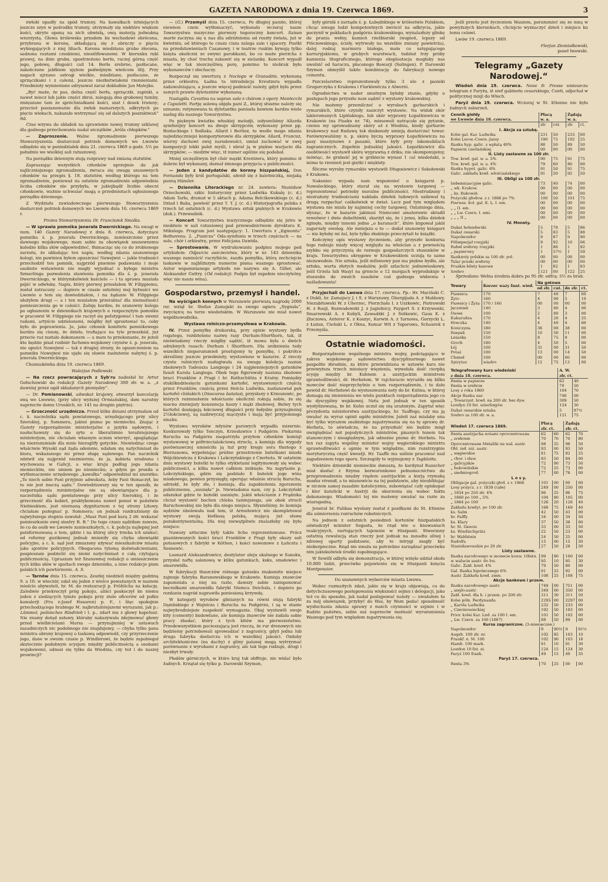GAZETA NARODOWA z dnia 19. Czerwca 1869. 3
zwłoki upadły na spód trumny. Na kawałkach istniejących jeszcze szyn w pośrodku trumny, utrzymały się niektóre większe kości, okryte oponą na nich obwisłą, ową materją jedwabną wzorzystą. Głowa królewska przodem ku wschodowi obrócona, przybrana w koronę, składającą się z obręczy o pięciu wybiegających z niej liliach. Korona miedziana grubo złocona, sadzona rautami czeskiemi, nieszlifowanemi. W kierunku ręki prawej, na dnie grobu, spostrzeżono berło, raczej górną część jego, połowę, długości cali 14. Berło srebrne, pozłacane, zakończone jabłkiem ujętem podwójnym wieńcem lilij. Przy nogach ujrzano ostrogi wielkie, miedziane, pozłacane, ze sprzączkami i z całemi, jeszcze niezbutwiałemi rzemieniami. Przedmioty wymienione odrysował zaraz dokładnie Jan Matejko.
„Być może, że pas, dolna część berła, sprzączki, zapinki, a nawet miecz lub jakie części zbroi, zalegają dno grobowej tumby, zmięszane tam ze spróchniałkami kości, szat i desek trumny; przecież poszanowanie dla zwłok monarszych, odkrytych po pięciu wiekach, nakazało wstrzymać się od dalszych poszukiwań“ itd.
Czas wzywa do składek na sprawienie nowej trumny szklanej dla godnego przechowania nadal szczątków „króla chłopków.“
— Zaproszenie. Walne zgromadzenie pierwszego Stowarzyszenia dostarczań potrzeb domowych we Lwowie odbędzie się w poniedziałek dnia 21. czerwca 1869 o godz. 5½ po południu we wielkiej sali ratuszowej.
Na porządku dziennym stoją rozprawy nad zmianą statutów.
Zapraszając wszystkich członków uprzejmie do jak najliczniejszego zgromadzenia, zwraca się uwagę szanownych członków na przepis §. 18. statutów, według którego na tem zgromadzeniu, ponieważ na ostatnio zgromadzenie odpowiednia liczba członków nie przybyła, w jakiejbądź liczbie obecni członkowie, ważnie uchwalać mogą o przedmiotach ogłoszonego porządku dziennego.
Z Wydziału zawiadowczego pierwszego Stowarzyszenia dostarczeń potrzeb domowych we Lwowie dnia 16. czerwca 1869 r.
Prezes Stowarzyszenia Dr. Franciszek Smolka.
— W sprawie pomnika jenerała Dwernickiego. Na uwagi w num. 140 Gazety Narodowej z dnia 8. czerwca, dotyczące pomnika ś. p. jenerała Dwernickiego, zamieszczone przez dawnego wojskowego, mam sobie za obowiązek szanownemu koledze kilka słów odpowiedzieć, tłumacząc się co do zrobionego zarzutu, że układając ten napis, według zdania szanownego kolegi, nie powinien byłem opuszczać Nowejwsi — jakie trudności przechodził ten pomnik, najprzód pisemne podawania i moje osobiste wstawienie nie mogły wyjednać u byłego ministra Szmerlinga pozwolenia stawienia pomnika dla ś. p. jenerała Dwernickiego, w którymkolwiek kościele — i ta sprawa musiała pójść w odwłokę. Napis, który pierwej przesłałem W. Filippiemu, został zatracony — dopiero w czasie ostatniej mej bytności we Lwowie o tem się dowiedziałem, i na żądanie W. Filippiego ułożyłem drugi — a i ten musiałem przerabiać dla niemożności pomieszczenia go w całości. Żałuję bardzo, że szanowny kolega po ogłoszeniu w dziennikach krajowych o rozpoczętym pomniku w pracowni W. Filippiego nie raczył się pofatygować i tam swemi radami, artyście udzielonemi, mógłby był sprostować to, coby było do poprawienia. Ja, jako członek komitetu pomnikowego bardzo się cieszę, że dzieło, trafiające na tyle przeszkód, już przecie raz zostało dokonanem — a mam to przekonanie, że jeżeli kto będzie pisał rozbiór fachowo-wojskowy czynów ś. p. jenerała, nie opuści Nowejwsi — tak z drugiej strony, że opuszczeniem na pomniku Nowejwsi nie ujęło się sławie zasłużenie nabytej ś. p. jenerała Dwernickiego.
Chomiakówka dnia 10. czerwca 1869.
Walerjan Podlewski.
— Na rzecz powracających z Syb'ru nadesłał hr. Artur Gołuchowski do redakcji Gazety Narodowej 300 złr. w. a. „z dawniej przez ogół składanych pieniędzy“.
— Dr. Pomianowski, adwokat krajowy, otworzył kancelarję swą we Lwowie, (przy ulicy wyższej Ormiańskiej, dom narożny naprzeciw domu Uruskich, nr. 141 na drugim piętrze).
— Grzeczność urzędnicza. Przed kilku dniami otrzymałam od c. k. naczelnika sądu powiatowego, urzędującego przy ulicy Szerokiej, p. Sommera, jakieś pismo po niemiecku. Znając z Gazety rozporządzenie ministerjalne o języku sądowym, i nasłuchawszy się do sytu o liberalizmie teraźniejszego ministerjum, nie chciałam własnym oczom wierzyć, spoglądając na niezrozumiałe dla mnie hieroglify gotyckie. Niewiedząc czego właściwie Wysoki sąd żąda odemnie, udałam się natychmiast do biura, wskazanego mi przez sługę sądowego. Pan naczelnik zdziwił się najprzód niezmiernie, że ja, kobieta urodzona i wychowana w Galicji, a więc kraju podług jego zdania niemieckim, nie umiem po niemiecku; a gdym go prosiła o wytłumaczenie urzędowego „kawałka“ odpowiedział mi szorstko: „To niech sobie Pani przyjmie adwokata, żeby Pani tłumaczył, bo to nie jest moczą sądu.“ Dowiedziawszy się w ten sposób, że rozporządzenia ministerjalne nie są obowiązujące dla p. naczelnika sądu powiatowego przy ulicy Szerokiej, i że grzeczność dla kobiet, praktykowana nawet ponoś w państwie Niebieskiem, jest nieznaną dygnitarzom z tej strony Litawy, chciałam pożegnać p. Sommera; on jednak rozdrażniony do najwyższego stopnia zawołał: „Masz Pani pod karą 2 złr. wskazać pomieszkanie swej siostry B. B.“ Do tego czasu sądziłam zawsze, że co do osób we Lwowie zamieszkałych, c. k. policja najlepiej jest poinformowaną o tem, gdzie i na której ulicy trzeba ich szukać; od reformy guzikowej jednak zmieniły się chyba obowiązki policyjne, a c. k. sąd jest zmuszony używać mieszkańców miasta jako ajentów policyjnych. Obogacona tylomą doświadczeniami, pospieszam podzielić się niemi natychmiast z całą czytającą publicznością. Upraszam też Szanownej redakcji o umieszczenie tych kilku słów w spaltach swego dziennika, a inne redakcje pism polskich ich powtórzenie. A. S.
— Tarnów dnia 15. czerwca. Zeszłej niedzieli między godziną 9. a 10. w wieczór, udał się jeden z wielce poważanych w naszem mieście obywateli, hr. M. do restauracji p. Fröhlicha na kolację. Zaledwie przekroczył próg pokoju, aliści poskoczył kn niemu jeden z siedzących tymże pokoju przy stole oficerów od pułku kawalerji (Fra z-Josef Husaren) p. F., i łżąc spokojnie przechodzącego hrabiego M. najbrutalniejszemi wyrazami, jak p.: Lümmel, polnisches Rindvieh i t. p., zdarł mu z głowy kapelusz. Nie znamy dotąd ustawy, któraby nakazywała zdejmować głowy przed wielbicielami Marsa — przynajmniej w ustawach zasadniczych nic podobnego nie znajdujemy, — chyba tylko pana ministra obrony krajowej o łaskawą odpowiedź, czy przyrzeczenie jego, dane w swoim czasie p. Windlerowi, że będzie zapobiegał skutecznie podobnym scysjom między publicznością a osobami wojskowemi, odnosi się tylko do Wiednia, czy też i do naszej prowincji?
— (G.) Przemyśl dnia 15. czerwca. Po długiej panzie, której niewiem czem wytłumaczyć, wykonało wczoraj nasze Towarzystwo muzyczne pierwszy tegoroczny koncert. Saison morte zaczyna się u nas dla odróżnienia od reszty świata, już w kwietniu, od którego to czasu cisza zalega sale i spacery. Pustki na przedstawieniach Casanowy, i w teatrze ruskim bywają tylko księża okoliczni ze swymi parobkami, bo co może pierzcha z miasta, by choć trochę zabawić się w sielankę. Koncert wypadł więc w tak niezczęśliwą porę, pomimo to niebrak było wykonawców i słuchaczy.
Rozpoczął się uwerturą z Noclegu w Granadzie, wykonaną przez orkiestrę. Ładna ta introdukcja Kreutzera wypadła zadawalniająco, a jeszcze więcej podnieść należy, gdyż była przez samych prawie dyletantów wykonaną.
Nastąpiła Cavatina na sopran solo z chórem z opery Montecchi e Capuletti. Partję solową objęła pani Z., której słuszne należy się uznanie; rutynowana ta dyletantka poniosła bowiem bardzo wiele zasług dla naszego Towarzystwa.
Po pięknym kwiatku włoskiej melodji, usłyszeliśmy Allarda symfonijny koncert na dwoje skrzypców, wykonany przez pp. Buziackiego i Sedlaka. Allard i Berlioz, to wedle mego zdania najwdzięczniejsi kompozytorowie dla skrzypków. Allard, Francuz, wierny duchowi swej narodowości, umiał zachować w swej kompozycji lekki polot myśli, i ubrał ją w piękne warjacie dla skrzypków; — niedziw więc, iż numer ogólnie się podobał.
Mniej szczęśliwym był chór męzki Krentzera, który pomimo iż dobrze był wykonany, doznał zimnego przyjęcia u publiczności.
— Jeden z kandydatów do korony hiszpańskiej, Don Fernando były król portugalski, ożenił się z baletniczką, niejaką panną Hänsler.
— Dziennika Literackiego nr. 24. zawiera: Stanisław Orzechowski, szkic historyczny przez Ludwika Kubalę (c. d.) Adam Tarło, dramat w 5 aktach p. Adama Belcikowskiego (c. d.) Dziad i Baba, powieść przez T. T. J. (c. d.) Historjografia polska z trzech lat ostatnich (c. d.) Wystawa sztuk pięknych w Krakowie (dok.). Przewodnik.
— Koncert Towarzystwa muzycznego odbędzie się jutro w niedziele w sali ratuszowej pod przewodnictwem dyrektora K. Mikulego. Program jest następujący: 1. Uwertura z „Egmonta“ Bethovena. 2. „Puszcza“ Oda-symfonia w trzech częściach — na solo, chór i orkiestrę, przez Felicjana Dawida.
— Sprostowanie. W wydrukowaniu podpisu mojego pod artykułem: Odparcie oszczerstwa, który w nr. 143 dziennika waszego zamieścić raczyliście, zaszła pomyłka, którą zechciejcie łaskawie w najbliższym numerze pisma waszego sprostować. Autor wspomnianego artykułu nie nazywa się A. Giller, ale Aleksander Guttry. (Od redakcji. Podpis był zupełnie nieczytelny, więc nie nasza wina).
Gospodarstwo, przemysł i handel.
Na wyścigach konnych w Warszawie pierwszą nagrodę 2000 rsr. wziął hr. Stefan Zamojski za swego ogiera „Sygnała“, zwycięzcę na torze wiedeńskim. W Warszawie nie miał nawet współzawodnika.
Wystawa rolniczo-przemysłowa w Krakowie.
IV. Przez pomyłkę drukarską, przy opisie wystawy bydła rogatego, rozdzielono nazwę rasy Durham-Shorthorn, tak, iż nieświadomy rzeczy mógłby sądzić, iż mowa była o dwóch odrębnych rasach: Durham i Shorthorn. Dla uniknienia tedy wszelkich nieporozumień prostujemy tę pomyłkę, i pokrótce skreślimy jeszcze przedmioty, wystawione w bazarze. Z rzeczy czysto rolniczych zasługiwała na uwagę kolekcja nasion zbożowych Tadeusza Langiego i 24 najpienniejszych gatunków fasoli Karola Langiego. Obok tego figurowały nasiona zbożowe braci Franklów z Pragi i hr. Rothschütza z Krainy. Pomiędzy stukilkudziesięciu gatunkami kartofel, wystawionych częścią przez Franklów, częścią przez Helcla Ludwika, zastanawiał pęk kartofel chińskich (Dioscorea batatas), przysłany z Krzeszowic, po których rozmnożeniu włościanie okoliczni rokują sobie, że się mocno zmniejszy konsumcja kaszy i mąki zbożowej. Bulwy tych kartofel dosięgają łokciowej długości przy łodydze przynajmniej 2½łokciowej, są nadzwyczaj mączyste i mają być przyjemnego smaku.
Wystawa wyrobów młynów parowych wypadła mizernie. Konkurowały tylko Tenczyn, Krzesławice i Podgórze. Piekarnia Barucha na Podgórzu zaopatrzyła przytem członków komisji wystawowej w półtrzecialokciową struclę, a komisja dla wygody porównawczej umieściła ją tuż przy kręgu sera tłustego z Bierzanowa, wypełniając próżne przestrzenie butelkami miodu Wójcikiewicza z Krakowa i Lekczyńskiego z Czerteża. W ostatnim dniu wystawy butelki te tylko etykietami legitymowały się wobec publiczności, a kilka nawet całkiem zniknęło. Na zapytanie p. Lekczyńskiego, gdzie się podziało 6 butelek jego wina miodowego, pewien przysięgły, operując właśnie struclę Barucha, odrzekł, że były złe, i komisja, dla zapobieżenia zgorszeniu publicznemu, „usunęła“ je. Niewiadomo nam, czy p. Lekczyński odszukał gdzie te butelki usunięte. Jakiś włościanin z Prądnika chciał wystawić bochen chleba tamtejszego, ale obok strucli Baruchowskiej nie było dla niego miejsca. Słyszeliśmy, że komisja sędziów nbolewała nad tem, iż Armułowicz nie skompletował wystawy swoją kiełbasą polską, mającą już sławę pozakontynentalną. Dla niej niewątpliwie znalazłoby się było miejsce.
Nawozy sztuczne były także licho reprezentowane. Prócz guanizowanych kości braci Franklów z Pragi były okazy soli potasowych z fabryki w Köthen, i kości nawozowe z Łańcuta i Sosnowic.
Leonard Aleksandrowicz, destylator oleju skalnego w Sanoku, przysłał naftę salonową w kilku gatunkach, koks, smołowiec i smarowidła.
W fabrykacji tłuszczów różnego gatunku znakomite miejsce zajmuje fabryka Baranowskiego w Krakowie. Komisja znawców zapomniała o niej na razie, dawszy sobie zaimponować beczułkami smarowidła fabryki Niemca Deichsla, i dopiero po rozdaniu nagród naprawiła poniesioną krzywdę.
W kategorji wyrobów glinianych na równi stoją fabryki Dąmbskiego z Wojnicza i Barucha na Podgórzu, i są w stanie najwybredniejsze zaspokoić wymagania. Obaj wystawili swoje kity (cementy) budowlane, ale komisja znawców nie zadała sobie pracy zbadać, który z tych kitów ma pierwszeństwo. Przedewszystkiem pocieszającą jest rzeczą, że rur drenowych nie będziemy potrzebowali sprowadzać z zagranicy, gdyż jedna lub druga fabryka dostarcza ich w wszelkiej jakości. Ozdoby architektoniczne (na dachy) z gliny palonej mogą wytrzymać porównanie z wyrobami z zagranicy, ale tak tego rodzaju, drogi i niezbyt trwały.
Płodów górniczych, w które kraj tak obfituje, nie widać było żadnych. Krzątał się tylko p. Darowski Szymon,
były górnik z zarządu ś. p. Łabędzkiego w królestwie Polskiem, chcąc uwagę ludzi kompetentnych zwrócić na odkrycia, jakie poczynił w pokładach podgórza krakowskiego, wynalazłszy glinkę do prania wełny, kamień rzeźbiarski (wapień, lepszy od Pińczowskiego, ścisły, wytrwały na wszelkie zmiany powietrza), dalej rodzaj marmuru białego, mało co ustępującego karraryjskiemu, w grubych warstwach, tudzież trzy próby kamienia litograficznego, którego eksploatacja mogłaby nas uwolnić od haraczu, płaconego Bawarji (Solingen). P. Darowski Szymon obmyślił także kombinację do fabrykacji nowego cementu.
Pszczelarstwo reprezentowały tylko 3 ule z pasieki Gregorczyka z Krakowa i Florkiewicza z Alwerni.
Ogrodnictwo w nader smutnym byłoby stanie, gdyby o postępach jego przyszło nam sądzić z wystawy krakowskiej.
Nie możemy przemilczeć o wyrobach garbarskich i rymarskich, które czyniły zaszczyt wystawie. Na widok skór lakierowanych Lipińskiego, lub skór wyprawy Łopatkiewicza w Krakowie (na Piasku nr. 74), mimowoli natrącało się pytanie, czemu my sprowadzamy skóry aż z Wiednia, kiedy garbarze krakowscy nad Rudawą tak doskonały umieją dostarczać towar. Porównywaliśmy n. p. skórę byczą wyprawy Łopatkiewicza na pasy maszynowe z pasami, które były przy lokomobilach zagranicznych. Zupełnie jednakiej jakości. Łopatkiewicz dla osobliwości wystawił skórę wyprawną z dzika; nie skomponujemy, mówiąc, że grubość jej w grzbiecie wynosi 1 cal wiedeński, a mimo to rzemień jest giętki i miękisty.
Śliczne wyroby rymarskie wystawili Długosiewicz i Sokołowski z Krakowa.
Nakoniec wypada nam wspomnieć o księgarni p. Nowoleckiego, który starał się na wystawie targowej — reprezentować potrzeby moralne publiczności. Niestrudzony i niezrażony trudnościami nakłada dziełek ludowych usiłował tą drogą rozpęchać cośkolwiek w świat. Lecz pod tym względem wystawa nie miała by najmniej cechy targowej. Ostatniego dnia, słysząc, że w bazarze jakimuś Niemcowi amatorowie skradli rewolwer i dwie dubeltówki, skarżył się, że i jemu, kilka dziełek zginęło, między innemi jedno „o baranach“, które knpował jakiś zagorzały owolog. Ale mniejsza o to — dodał szanowny księgarz — nie byłoby mi żal, byle tylko złodzieje przeczytali te książki.
Kończymy opis wystawy życzeniem, aby przyszłe konkursa tego rodzaju miały więcej względu na włościan a z pewnością szybko się przyczynią do rozwoju gospodarczych stosunków w kraju. Towarzystwa okręgowe w Krakowskiem uczują to samo niezawodnie. Nie sztuka, jeśli milionowy pan ma piękne bydło, ale sztuka, warta złotych medalów, jeśli szlachcic jednowioskowy, jeśli Grzela lub Wasyl na grnncie o 12 morgach wyprodukuje w stosunku do swoich zasobów coś godnego widzenia i naśladowania!
Przyjechali do Lwowa dnia 17. czerwca. Pp.: Hr. Męciński C. z Dukli, hr. Zamojscy J. i S. z Warszawy, Ghergijado A. z Moldawy, Niezabitowski W. z Uherzec, Pierzchała I. z Uszkowic, Piotrowski H. z Rosji, Rozwadowski J. z Jagielnicy, Paygert S. z Krzywenki, Smarzewski A. z Kobyli, Zawadzki J. z Sutkowic, Gaus K. z Złoczowa, Anterer K. z Koszyc, Korwin A. z Tarnowa, Gorzycki L. z Łużan, Cieński L. z Okna, Komar Wit z Toporowa, Schaurek z Przemyśla.
Ostatnie wiadomości.
Rozporządzenie wspólnego ministra wojny, podciągające w zakres wojskowego sądownictwa dyscyplinarnego nawet pospolite zbrodnie, za które przewidziana w ustawie kara nie przewyższa trzech miesięcy więzienia, wywołała dość cierpką scysję między br. Kuhnem a austrjackim ministrem sprawiedliwości, dr. Herbstem. W rajchsracie wyraziło się kilku mowców dość nieprzychylnie o tem rozporządzeniu, i to dało powód dr. Herbstowi do wystosowania noty do br. Kuhna, w której domagą się zmienienia we wielu punktach rozporządzenia jego co do dyscypliny wojskowej. Nota jest jednak w ten sposób wystylizowaną, że br. Kuhn uczuł się nią urażonym. Zapytał więc prezydenta ministerstwa austrjackiego, hr. Taaffego, czy ma ją uważać za wyraz opinii ogółu ministrów. Jeżeli zaś miałaby ona być tylko wyrazem osobistego zapatrywania się na tę sprawę dr. Herbsta, to oświadcza, że na przyszłość nie będzie mógł uwzględniać not pojedyńczych ministrów, pisanych tonem tak stanowczym i nieoględnym, jak odnośne pismo dr. Herbsta. Na ten raz zapyta wspólny minister wojny węgierskiego ministra sprawiedliwości o opinię w tym względzie, nim rozstrzygnie merytoryczną część kwestji. Hr. Taaffe ma usilnie pracować nad zagodzeniem tego sporu. Szczegóły te wyjmujemy z Tagblattu.
Niektóre dzienniki niemieckie donoszą, że kardynał Rauscher miał dostać z Rzymu bezwarunkowe pełnomocnictwo do przeprowadzenia między rządem austrjackim a kurją rzymską modus vivendi, a to mianowicie na tej podstawie, aby nieubliżając w niczem samej zasadzie katolicyzmu, zobowiązać cały episkopat i kler katolicki w Austrji do ukorzenia się wobec faktu dokonanego. Wiadomości tej nie możemy uważać na razie za wiarogodną.
Jenerał hr. Palikao wysłany został z posiłkami do St. Etienne dla uśmierzenia rozruchów robotniczych.
Na jednem z ostatnich posiedzeń kortezów hiszpańskich oświadczył minister Segasta, że rząd wie o knowaniach reakcyjnych, nurtujących tajemnie w Hiszpanii. Stworzony ostatnią rewolucją stan rzeczy jest jednak na zanadto silnej i zdrowej oparty podstawie, aby te intrygi mogły być niebezpieczne. Rząd nie uważa za potrzebne zarządzać przeciwko nim jakiekolwiek środki zapobiegające.
W Sewilli odbyła się demonstracja, w której wzięło udział około 10.000 ludzi, przeciwko pojawieniu się w Hiszpanii księcia Montpensier.
Do szanownych wyborców miasta Lwowa.
Wobec rozmaitych zdań, jakie się w kraju objawiają, co do dotychczasowego postępowania większości sejmu i delegacji, jako też co do sposobu, jak nadal postępować należy — uważałem to za mój obowiązek, przybyć do Was, by Wam podać sposobność wysłuchania zdania sprawy z moich czynności w sejmie i w Radzie państwa, sobie zaś naprzeciw możność wyrozumienia Waszego pod tym względem zapatrywania się.
Jeśli przeto jest życzeniem Waszem, porozumieć się ze mną w powyższych kierunkach, chciejcie wyznaczyć dzień i miejsce ku temu celowi.
Lwów 19. czerwca 1869.
Florjan Ziemiałkowski,
poseł lwowski.
Telegramy „Gazety Narodowej.“
Wiedeń dnia 19. czerwca. Neue fr. Presse umieszcza telegram z Paryża, iż szef gabinetu cesarskiego, Conti, odjechał w politycznej misji do Włoch.
Paryż dnia 19. czerwca. Wczoraj w St. Etienne nie było żadnych zaburzeń.
| Cennik giełdy we Lwowie dnia 18. czerwca. | Płacą w. a. | | Żądają w. a. | |
| --- | --- | --- | --- | --- |
| | złr. | cnt. | złr. | ct. |
| I. Akcje za sztukę. | | | | |
| Kolei gal. Kar. Ludwika | 231 | 50 | 233 | 00 |
| Kolei Lwow.-Czern.-Jassy | 190 | 75 | 192 | 25 |
| Banku hyp. galic. z wpłatą 40% | 88 | 50 | 89 | 50 |
| Papierni czerlańskiej | 00 | 00 | 00 | 00 |
| II. Listy zastawne za 100 złr. | | | | |
| Tow. kred. gal. w. a. 5% | 90 | 75 | 91 | 75 |
| Tow. kred. gal. w. a. 4% | 79 | 60 | 80 | 00 |
| Banku hypot. galic. 6% | 91 | 50 | 91 | 75 |
| Galic. zakładu kred. włościańskiego | 91 | 50 | 92 | 50 |
| III. Obligi za 100 złr. | | | | |
| Indemnizacyjne galic. | 73 | 40 | 74 | 00 |
| „ wk. Krakow. | 00 | 00 | 00 | 00 |
| „ ks. Bukowiń. | 00 | 00 | 00 | 00 |
| Pożyczki głodow. z r. 1866 po 7% | 100 | 50 | 101 | 75 |
| Pierwsz. kol. gal. K. L. I. em. | 00 | 00 | 00 | 00 |
| „ „ II. em. | 00 | 00 | 00 | 00 |
| „ „ Lw. Czern. I. emi. | 00 | 00 | 00 | 00 |
| „ „ „ II „ | 00 | 00 | 00 | 00 |
| IV. Monety. | | | | |
| Dukat holenderski | 5 | 78 | 5 | 86 |
| Dukat cesarski | 5 | 83 | 5 | 88 |
| Napoleondor | 9 | 87 | 9 | 90 |
| Półimperjał rosyjski | 9 | 92 | 10 | 06 |
| Rubel srebrny rosyjski | 1 | 86 | 1 | 92 |
| „ papierowy | 1 | 57½ | 1 | 59 |
| Banknoty polskie za 100 złr. pol. | 00 | 00 | 00 | 00 |
| Talar pruski srebrny | 00 | 00 | 00 | 00 |
| Pruskie bilety kasowe | 1 | 82 | 1 | 83 |
| Srebro | 121 | 00 | 122 | 25 |
Sprzedano: Wełna średnia dobra po 95 złr. odtrą: 5½ za brak.
| Towary | Korzec waży fnnt. wied. | Na gotowe | | | |
| --- | --- | --- | --- | --- | --- |
| | | od złr. | cnt. | do złr. | ct. |
| Pszenica | 170 | 7 | 40 | 7 | 60 |
| Żyto | 160 | 4 | 90 | 5 | 10 |
| Pszenicy i Żyta | 170 / 160 | 00 | 00 | 00 | 00 |
| Jęczmień | 140 | 3 | 80 | 4 | 00 |
| Owies | 100 | 2 | 80 | 3 | 00 |
| Kukurudza | 170 | 4 | 20 | 4 | 25 |
| Hreczka | 140 | 4 | 40 | 4 | 60 |
| Koniczyna | 180 | 36 | 00 | 38 | 00 |
| Rzepak | 150 | 10 | 50 | 11 | 00 |
| Lnianka | 150 | 8 | 75 | 9 | 00 |
| Groch | 180 | 4 | 50 | 5 | 00 |
| Łój | 100 | 31 | 00 | 31 | 50 |
| Potaż | 100 | 13 | 00 | 14 | 50 |
| Chmiel | 100 | 00 | 00 | 00 | 00 |
| Spirytus | wiadro | 12 | 75 | 13 | 00 |
| Telegrafowany kurs wiedeński z dnia 18. czerwca. | A. W. złr. ct. | |
| --- | --- | --- |
| Renta w papierze | 62 | 40 |
| Renta w srebrze | 70 | 50 |
| Losy z roku 1860 | 104 | 70 |
| Akcje Banku nar. | 746 | 00 |
| „ Towarzyst. kred. na 200 złr. bez dyw. | 309 | 50 |
| Londyn 10 fnt. szterlingów | 124 | 30 |
| Dukat cesarskie sztuka | 5 | 87½ |
| Srebro za 100 złr. w. a. | 121 | 75 |
| Wiedeń 17. czerwca 1869. | Płacą złr. ct. | | Żądają złr. ct. | |
| --- | --- | --- | --- | --- |
| Renta austrjacka notami oprocentowana | 62 | 60 | 62 | 70 |
| „ srebrem | 70 | 70 | 70 | 80 |
| Oprocentowane Metaliki na wal. austr. | 98 | 25 | 98 | 50 |
| Obl. ind. niż. austr. | 93 | 00 | 93 | 50 |
| „ węgierskie | 81 | 75 | 82 | 25 |
| „ chor. i sław. | 83 | 50 | 84 | 00 |
| „ galicyjskie | 72 | 90 | 73 | 50 |
| „ bukowińskie | 72 | 25 | 73 | 00 |
| „ siedmiogrod. | 77 | 00 | 78 | 00 |
| L o s y. | | | | |
| Obligacje gal. pożyczki głod. z r. 1866 | 101 | 00 | 00 | 00 |
| Losy pożycz. z r. 1839 (całe) | 249 | 00 | 250 | 00 |
| „ 1854 po 250 złr. 4% | 96 | 25 | 96 | 75 |
| „ 1860 po 100 „ 5% | 104 | 80 | 105 | 00 |
| „ 1864 po 100 | 126 | 20 | 126 | 40 |
| Zakładu kredyt. po 100 złr. | 168 | 75 | 169 | 40 |
| ks. Salm | 42 | 50 | 43 | 00 |
| hr. Palffy | 34 | 00 | 34 | 50 |
| ks. Klary | 37 | 50 | 38 | 00 |
| hr. St. Genois | 33 | 00 | 33 | 50 |
| ks. Windischgrätz | 22 | 50 | 23 | 00 |
| hr. Waldstein | 24 | 50 | 25 | 00 |
| Rudolfa | 15 | 00 | 15 | 50 |
| Stanisławowskie po 20 złr. | 27 | 50 | 28 | 50 |
| Listy zastawne. | | | | |
| Banku narodowego w monecie konw. 10letn. | 99 | 80 | 100 | 00 |
| w walucie austr. do los. | 95 | 10 | 95 | 30 |
| Galic. Zakł. kred. 4% | 79 | 50 | 80 | 00 |
| Gal. Banku hipotecznego 6% | 91 | 25 | 92 | 00 |
| Austr. Zakładu kred. ziem. | 108 | 25 | 108 | 75 |
| Akcje bankowe i przem. | | | | |
| Banku narodowego austr. | 749 | 00 | 751 | 00 |
| „ anglo-austr. | 349 | 00 | 350 | 00 |
| Zakł. kred. dla h. i przem. po 200 złr. | 311 | 30 | 311 | 50 |
| Kolei półn. Ferdynanda | 2295 | 00 | 2297 | 00 |
| „ Karola Ludwika | 232 | 50 | 233 | 00 |
| „ Czerniowieckiej | 192 | 50 | 193 | 00 |
| Prior. kolei Kar. Lnd. za 100 I. em. | 101 | 50 | 102 | 00 |
| „ Lw. Czern. za 100 (1867) | 88 | 50 | 89 | 00 |
| Kursa zagraniczne. (3-miesięczne.) | | | | |
| Napoleondor | 9 | 90½ | 9 | 91½ |
| Augsb. 100 złr. nr. | 102 | 85 | 103 | 10 |
| Frankf. n. M. 100 | 102 | 90 | 103 | 18 |
| Hamb. 100 mark. | 91 | 10 | 91 | 30 |
| London 10 fnt. st. | 124 | 15 | 124 | 30 |
| Paryż 100 frank. | 49 | 15 | 49 | 35 |
| Paryż 17. czerwca. | | | | |
| Renta 3% | 70 | 25 | 00 | 00 |